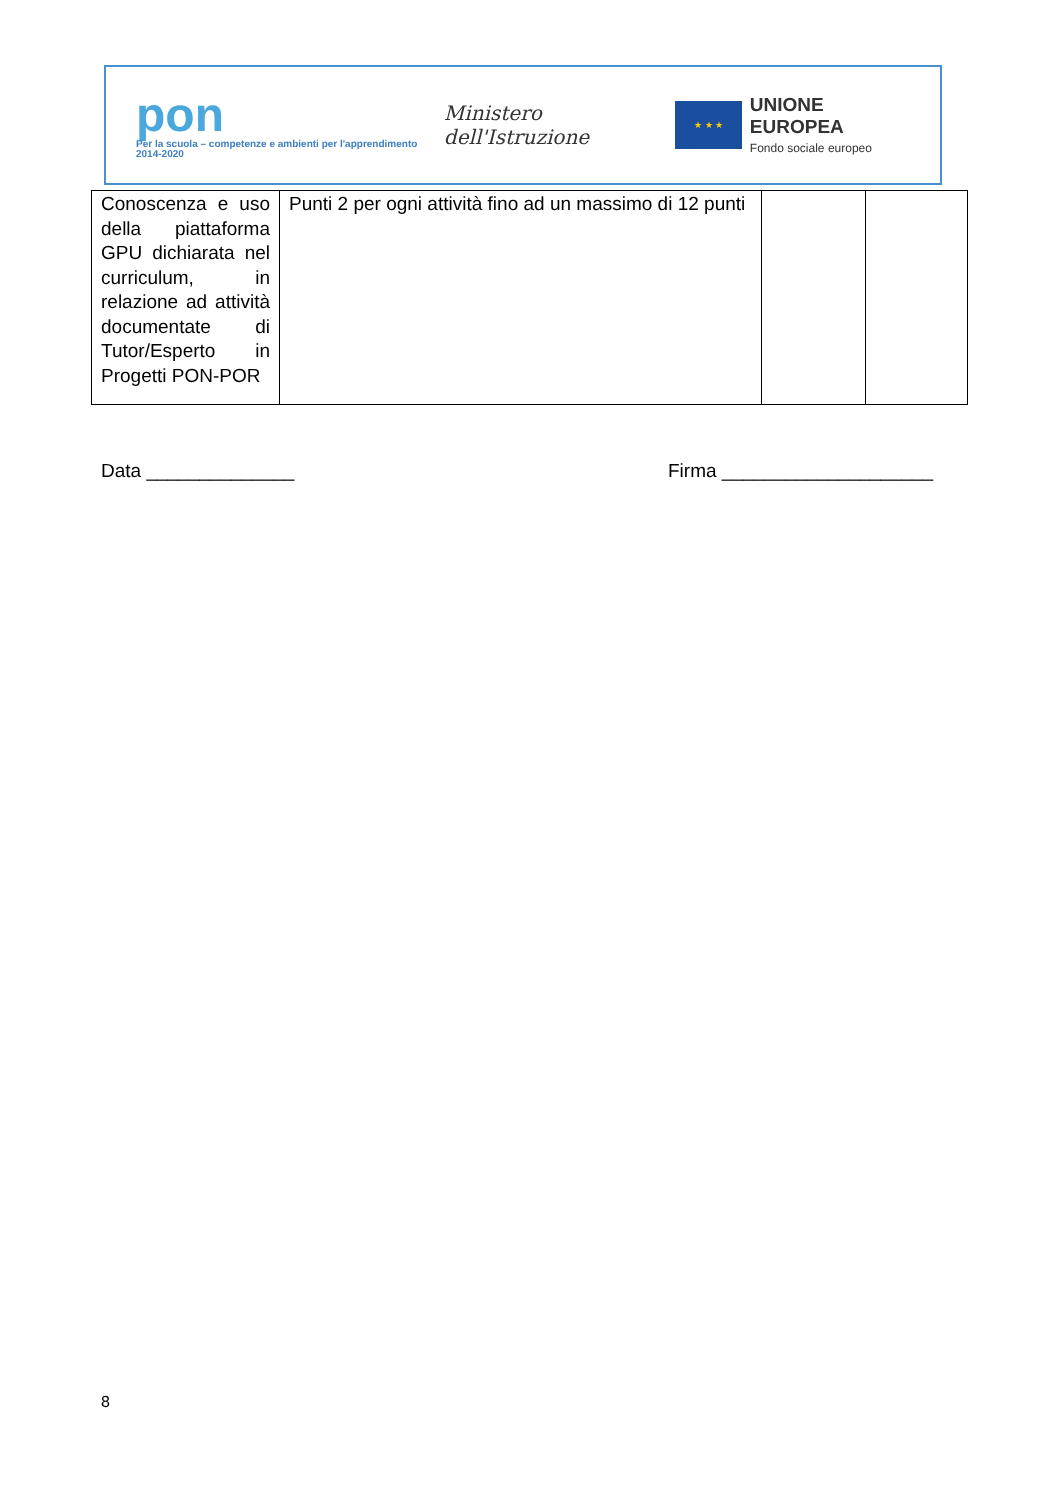pon
Per la scuola – competenze e ambienti per l'apprendimento 2014-2020
Ministero dell'Istruzione
★ ★ ★
UNIONE EUROPEA
Fondo sociale europeo
| Conoscenza e uso della piattaforma GPU dichiarata nel curriculum, in relazione ad attività documentate di Tutor/Esperto in Progetti PON-POR | Punti 2 per ogni attività fino ad un massimo di 12 punti | | |
Data ______________ Firma ____________________
8